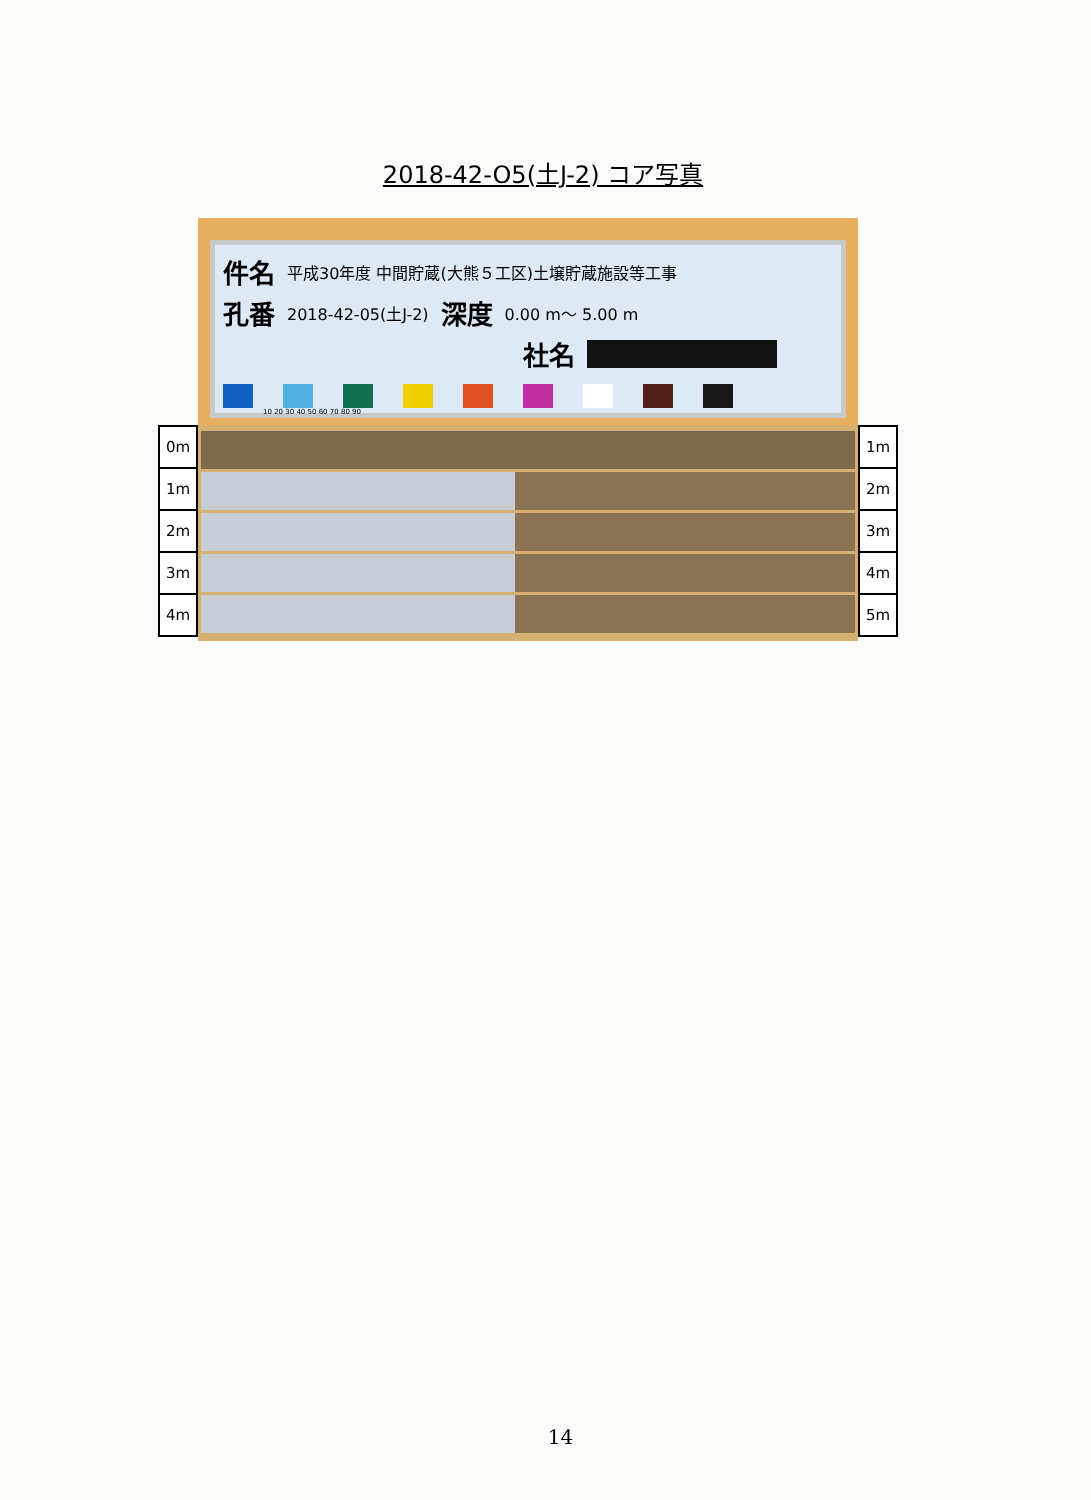2018-42-O5(土J-2) コア写真
0m
1m
2m
3m
4m
件名 平成30年度 中間貯蔵(大熊５工区)土壌貯蔵施設等工事
孔番 2018-42-05(土J-2) 深度 0.00 m～ 5.00 m
社名
10 20 30 40 50 60 70 80 90
1m
2m
3m
4m
5m
14